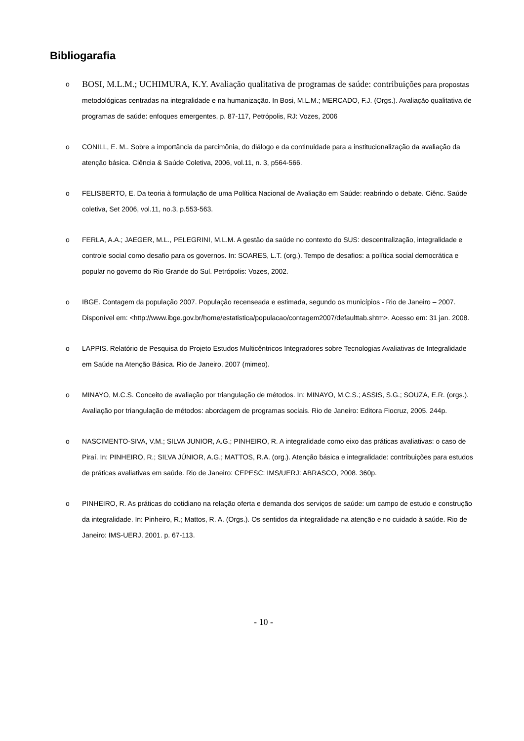Bibliogarafia
o BOSI, M.L.M.; UCHIMURA, K.Y. Avaliação qualitativa de programas de saúde: contribuições para propostas metodológicas centradas na integralidade e na humanização. In Bosi, M.L.M.; MERCADO, F.J. (Orgs.). Avaliação qualitativa de programas de saúde: enfoques emergentes, p. 87-117, Petrópolis, RJ: Vozes, 2006
o CONILL, E. M.. Sobre a importância da parcimônia, do diálogo e da continuidade para a institucionalização da avaliação da atenção básica. Ciência & Saúde Coletiva, 2006, vol.11, n. 3, p564-566.
o FELISBERTO, E. Da teoria à formulação de uma Política Nacional de Avaliação em Saúde: reabrindo o debate. Ciênc. Saúde coletiva, Set 2006, vol.11, no.3, p.553-563.
o FERLA, A.A.; JAEGER, M.L., PELEGRINI, M.L.M. A gestão da saúde no contexto do SUS: descentralização, integralidade e controle social como desafio para os governos. In: SOARES, L.T. (org.). Tempo de desafios: a política social democrática e popular no governo do Rio Grande do Sul. Petrópolis: Vozes, 2002.
o IBGE. Contagem da população 2007. População recenseada e estimada, segundo os municípios - Rio de Janeiro – 2007. Disponível em: <http://www.ibge.gov.br/home/estatistica/populacao/contagem2007/defaulttab.shtm>. Acesso em: 31 jan. 2008.
o LAPPIS. Relatório de Pesquisa do Projeto Estudos Multicêntricos Integradores sobre Tecnologias Avaliativas de Integralidade em Saúde na Atenção Básica. Rio de Janeiro, 2007 (mimeo).
o MINAYO, M.C.S. Conceito de avaliação por triangulação de métodos. In: MINAYO, M.C.S.; ASSIS, S.G.; SOUZA, E.R. (orgs.). Avaliação por triangulação de métodos: abordagem de programas sociais. Rio de Janeiro: Editora Fiocruz, 2005. 244p.
o NASCIMENTO-SIVA, V.M.; SILVA JUNIOR, A.G.; PINHEIRO, R. A integralidade como eixo das práticas avaliativas: o caso de Piraí. In: PINHEIRO, R.; SILVA JÚNIOR, A.G.; MATTOS, R.A. (org.). Atenção básica e integralidade: contribuições para estudos de práticas avaliativas em saúde. Rio de Janeiro: CEPESC: IMS/UERJ: ABRASCO, 2008. 360p.
o PINHEIRO, R. As práticas do cotidiano na relação oferta e demanda dos serviços de saúde: um campo de estudo e construção da integralidade. In: Pinheiro, R.; Mattos, R. A. (Orgs.). Os sentidos da integralidade na atenção e no cuidado à saúde. Rio de Janeiro: IMS-UERJ, 2001. p. 67-113.
- 10 -